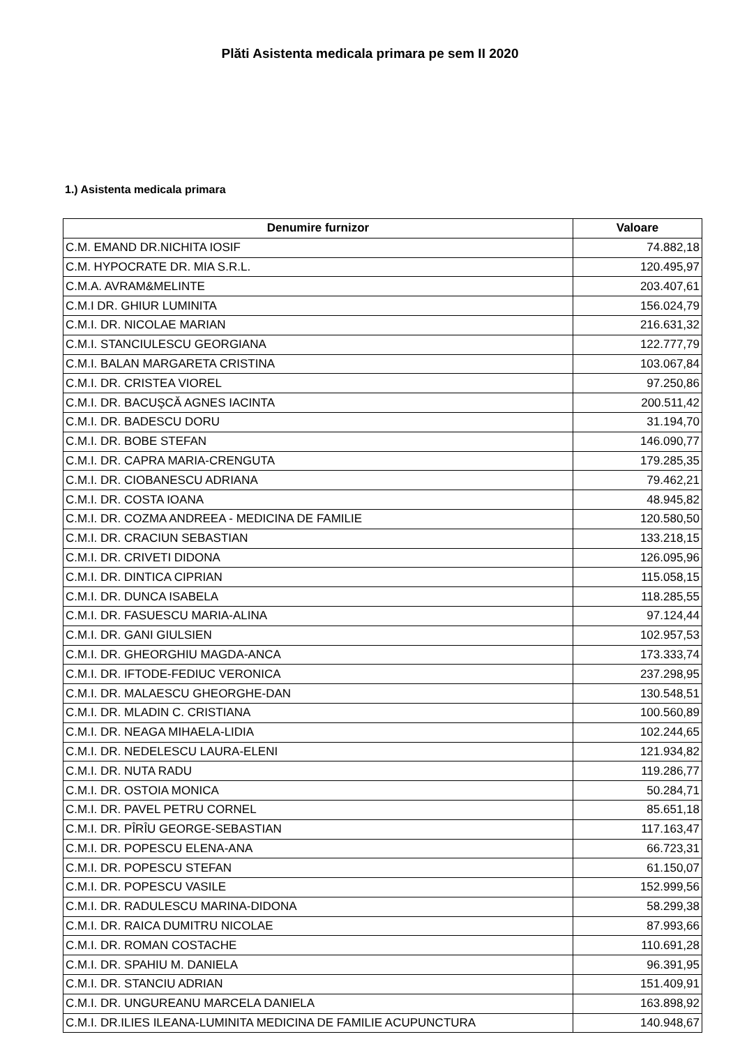Plăti Asistenta medicala primara pe sem II 2020
1.) Asistenta medicala primara
| Denumire furnizor | Valoare |
| --- | --- |
| C.M. EMAND DR.NICHITA IOSIF | 74.882,18 |
| C.M. HYPOCRATE DR. MIA S.R.L. | 120.495,97 |
| C.M.A. AVRAM&MELINTE | 203.407,61 |
| C.M.I DR. GHIUR LUMINITA | 156.024,79 |
| C.M.I. DR. NICOLAE MARIAN | 216.631,32 |
| C.M.I. STANCIULESCU GEORGIANA | 122.777,79 |
| C.M.I. BALAN MARGARETA CRISTINA | 103.067,84 |
| C.M.I. DR. CRISTEA VIOREL | 97.250,86 |
| C.M.I. DR. BACUŞCĂ AGNES IACINTA | 200.511,42 |
| C.M.I. DR. BADESCU DORU | 31.194,70 |
| C.M.I. DR. BOBE STEFAN | 146.090,77 |
| C.M.I. DR. CAPRA MARIA-CRENGUTA | 179.285,35 |
| C.M.I. DR. CIOBANESCU ADRIANA | 79.462,21 |
| C.M.I. DR. COSTA IOANA | 48.945,82 |
| C.M.I. DR. COZMA ANDREEA - MEDICINA DE FAMILIE | 120.580,50 |
| C.M.I. DR. CRACIUN SEBASTIAN | 133.218,15 |
| C.M.I. DR. CRIVETI DIDONA | 126.095,96 |
| C.M.I. DR. DINTICA CIPRIAN | 115.058,15 |
| C.M.I. DR. DUNCA ISABELA | 118.285,55 |
| C.M.I. DR. FASUESCU MARIA-ALINA | 97.124,44 |
| C.M.I. DR. GANI GIULSIEN | 102.957,53 |
| C.M.I. DR. GHEORGHIU MAGDA-ANCA | 173.333,74 |
| C.M.I. DR. IFTODE-FEDIUC VERONICA | 237.298,95 |
| C.M.I. DR. MALAESCU GHEORGHE-DAN | 130.548,51 |
| C.M.I. DR. MLADIN C. CRISTIANA | 100.560,89 |
| C.M.I. DR. NEAGA MIHAELA-LIDIA | 102.244,65 |
| C.M.I. DR. NEDELESCU LAURA-ELENI | 121.934,82 |
| C.M.I. DR. NUTA RADU | 119.286,77 |
| C.M.I. DR. OSTOIA MONICA | 50.284,71 |
| C.M.I. DR. PAVEL PETRU CORNEL | 85.651,18 |
| C.M.I. DR. PÎRÎU GEORGE-SEBASTIAN | 117.163,47 |
| C.M.I. DR. POPESCU ELENA-ANA | 66.723,31 |
| C.M.I. DR. POPESCU STEFAN | 61.150,07 |
| C.M.I. DR. POPESCU VASILE | 152.999,56 |
| C.M.I. DR. RADULESCU MARINA-DIDONA | 58.299,38 |
| C.M.I. DR. RAICA DUMITRU NICOLAE | 87.993,66 |
| C.M.I. DR. ROMAN COSTACHE | 110.691,28 |
| C.M.I. DR. SPAHIU M. DANIELA | 96.391,95 |
| C.M.I. DR. STANCIU ADRIAN | 151.409,91 |
| C.M.I. DR. UNGUREANU MARCELA DANIELA | 163.898,92 |
| C.M.I. DR.ILIES ILEANA-LUMINITA MEDICINA DE FAMILIE ACUPUNCTURA | 140.948,67 |